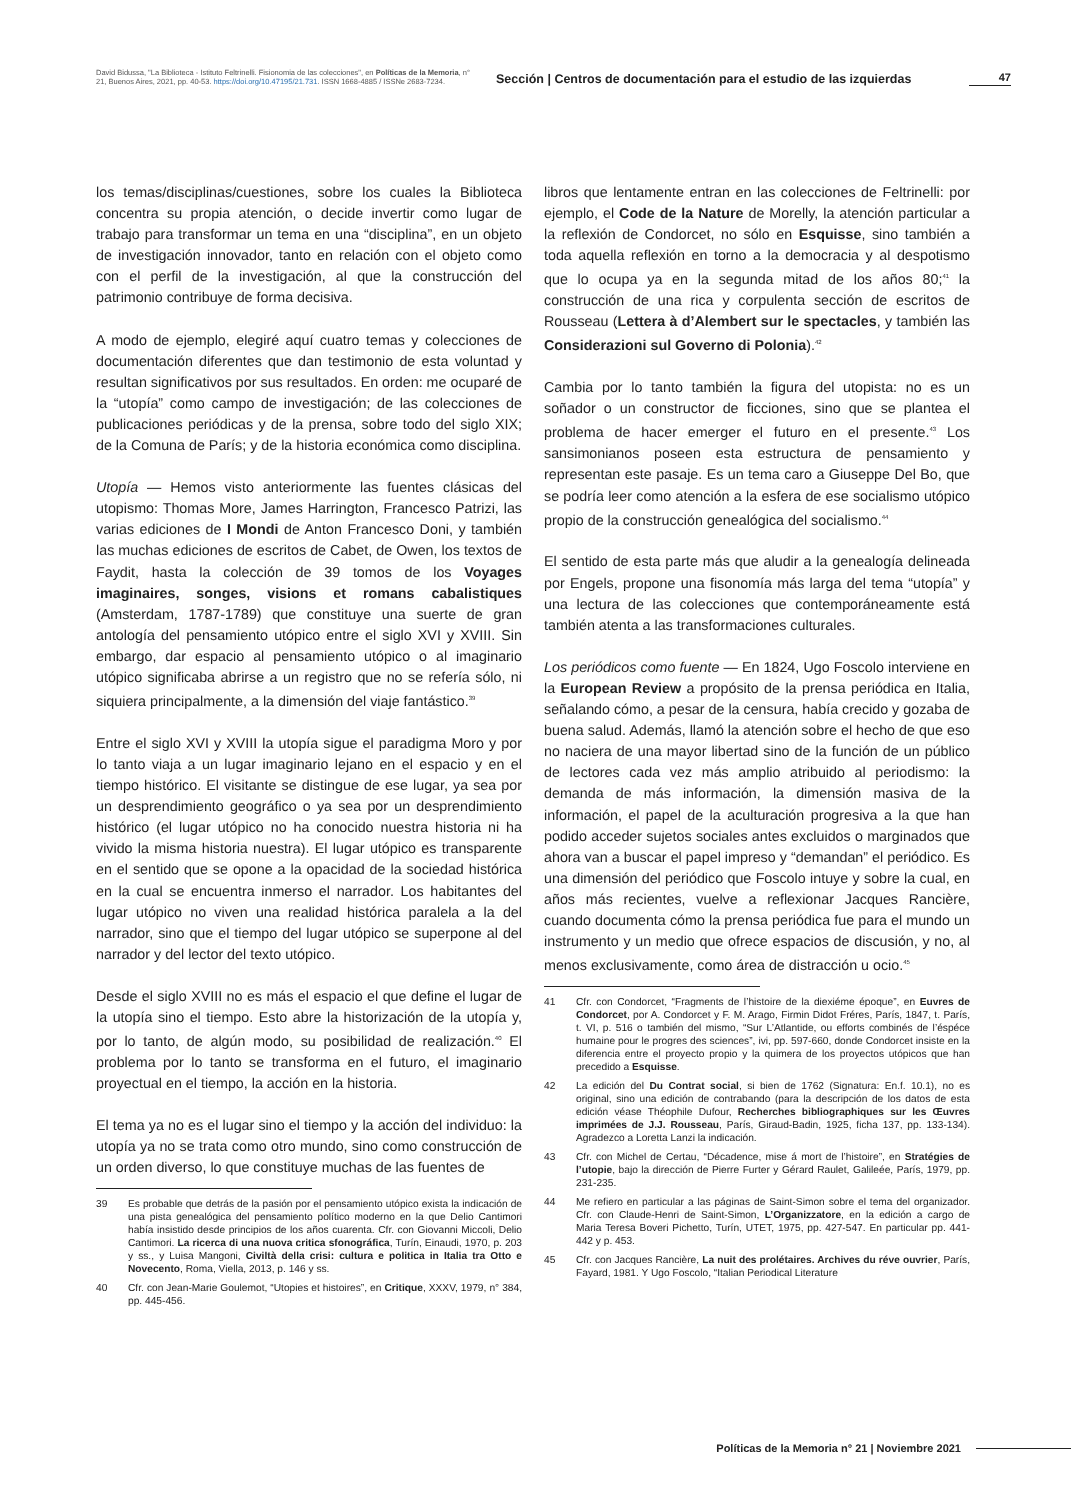David Bidussa, "La Biblioteca - Istituto Feltrinelli. Fisionomia de las colecciones", en Políticas de la Memoria, n° 21, Buenos Aires, 2021, pp. 40-53. https://doi.org/10.47195/21.731. ISSN 1668-4885 / ISSNe 2683-7234.
Sección | Centros de documentación para el estudio de las izquierdas
47
los temas/disciplinas/cuestiones, sobre los cuales la Biblioteca concentra su propia atención, o decide invertir como lugar de trabajo para transformar un tema en una “disciplina”, en un objeto de investigación innovador, tanto en relación con el objeto como con el perfil de la investigación, al que la construcción del patrimonio contribuye de forma decisiva.
A modo de ejemplo, elegiré aquí cuatro temas y colecciones de documentación diferentes que dan testimonio de esta voluntad y resultan significativos por sus resultados. En orden: me ocuparé de la “utopía” como campo de investigación; de las colecciones de publicaciones periódicas y de la prensa, sobre todo del siglo XIX; de la Comuna de París; y de la historia económica como disciplina.
Utopía — Hemos visto anteriormente las fuentes clásicas del utopismo: Thomas More, James Harrington, Francesco Patrizi, las varias ediciones de I Mondi de Anton Francesco Doni, y también las muchas ediciones de escritos de Cabet, de Owen, los textos de Faydit, hasta la colección de 39 tomos de los Voyages imaginaires, songes, visions et romans cabalistiques (Amsterdam, 1787-1789) que constituye una suerte de gran antología del pensamiento utópico entre el siglo XVI y XVIII. Sin embargo, dar espacio al pensamiento utópico o al imaginario utópico significaba abrirse a un registro que no se refería sólo, ni siquiera principalmente, a la dimensión del viaje fantástico.<sup>39</sup>
Entre el siglo XVI y XVIII la utopía sigue el paradigma Moro y por lo tanto viaja a un lugar imaginario lejano en el espacio y en el tiempo histórico. El visitante se distingue de ese lugar, ya sea por un desprendimiento geográfico o ya sea por un desprendimiento histórico (el lugar utópico no ha conocido nuestra historia ni ha vivido la misma historia nuestra). El lugar utópico es transparente en el sentido que se opone a la opacidad de la sociedad histórica en la cual se encuentra inmerso el narrador. Los habitantes del lugar utópico no viven una realidad histórica paralela a la del narrador, sino que el tiempo del lugar utópico se superpone al del narrador y del lector del texto utópico.
Desde el siglo XVIII no es más el espacio el que define el lugar de la utopía sino el tiempo. Esto abre la historización de la utopía y, por lo tanto, de algún modo, su posibilidad de realización.<sup>40</sup> El problema por lo tanto se transforma en el futuro, el imaginario proyectual en el tiempo, la acción en la historia.
El tema ya no es el lugar sino el tiempo y la acción del individuo: la utopía ya no se trata como otro mundo, sino como construcción de un orden diverso, lo que constituye muchas de las fuentes de
39 Es probable que detrás de la pasión por el pensamiento utópico exista la indicación de una pista genealógica del pensamiento político moderno en la que Delio Cantimori había insistido desde principios de los años cuarenta. Cfr. con Giovanni Miccoli, Delio Cantimori. La ricerca di una nuova critica sfonográfica, Turín, Einaudi, 1970, p. 203 y ss., y Luisa Mangoni, Civiltà della crisi: cultura e politica in Italia tra Otto e Novecento, Roma, Viella, 2013, p. 146 y ss.
40 Cfr. con Jean-Marie Goulemot, “Utopies et histoires”, en Critique, XXXV, 1979, n° 384, pp. 445-456.
libros que lentamente entran en las colecciones de Feltrinelli: por ejemplo, el Code de la Nature de Morelly, la atención particular a la reflexión de Condorcet, no sólo en Esquisse, sino también a toda aquella reflexión en torno a la democracia y al despotismo que lo ocupa ya en la segunda mitad de los años 80;<sup>41</sup> la construcción de una rica y corpulenta sección de escritos de Rousseau (Lettera à d’Alembert sur le spectacles, y también las Considerazioni sul Governo di Polonia).<sup>42</sup>
Cambia por lo tanto también la figura del utopista: no es un soñador o un constructor de ficciones, sino que se plantea el problema de hacer emerger el futuro en el presente.<sup>43</sup> Los sansimonianos poseen esta estructura de pensamiento y representan este pasaje. Es un tema caro a Giuseppe Del Bo, que se podría leer como atención a la esfera de ese socialismo utópico propio de la construcción genealógica del socialismo.<sup>44</sup>
El sentido de esta parte más que aludir a la genealogía delineada por Engels, propone una fisonomía más larga del tema “utopía” y una lectura de las colecciones que contemporáneamente está también atenta a las transformaciones culturales.
Los periódicos como fuente — En 1824, Ugo Foscolo interviene en la European Review a propósito de la prensa periódica en Italia, señalando cómo, a pesar de la censura, había crecido y gozaba de buena salud. Además, llamó la atención sobre el hecho de que eso no naciera de una mayor libertad sino de la función de un público de lectores cada vez más amplio atribuido al periodismo: la demanda de más información, la dimensión masiva de la información, el papel de la aculturación progresiva a la que han podido acceder sujetos sociales antes excluidos o marginados que ahora van a buscar el papel impreso y “demandan” el periódico. Es una dimensión del periódico que Foscolo intuye y sobre la cual, en años más recientes, vuelve a reflexionar Jacques Rancière, cuando documenta cómo la prensa periódica fue para el mundo un instrumento y un medio que ofrece espacios de discusión, y no, al menos exclusivamente, como área de distracción u ocio.<sup>45</sup>
41 Cfr. con Condorcet, “Fragments de l’histoire de la diexiéme époque”, en Euvres de Condorcet, por A. Condorcet y F. M. Arago, Firmin Didot Fréres, París, 1847, t. París, t. VI, p. 516 o también del mismo, “Sur L’Atlantide, ou efforts combinés de l’éspéce humaine pour le progres des sciences”, ivi, pp. 597-660, donde Condorcet insiste en la diferencia entre el proyecto propio y la quimera de los proyectos utópicos que han precedido a Esquisse.
42 La edición del Du Contrat social, si bien de 1762 (Signatura: En.f. 10.1), no es original, sino una edición de contrabando (para la descripción de los datos de esta edición véase Théophile Dufour, Recherches bibliographiques sur les Œuvres imprimées de J.J. Rousseau, París, Giraud-Badin, 1925, ficha 137, pp. 133-134). Agradezco a Loretta Lanzi la indicación.
43 Cfr. con Michel de Certau, “Décadence, mise á mort de l’histoire”, en Stratégies de l’utopie, bajo la dirección de Pierre Furter y Gérard Raulet, Galileée, París, 1979, pp. 231-235.
44 Me refiero en particular a las páginas de Saint-Simon sobre el tema del organizador. Cfr. con Claude-Henri de Saint-Simon, L’Organizzatore, en la edición a cargo de Maria Teresa Boveri Pichetto, Turín, UTET, 1975, pp. 427-547. En particular pp. 441-442 y p. 453.
45 Cfr. con Jacques Rancière, La nuit des prolétaires. Archives du réve ouvrier, París, Fayard, 1981. Y Ugo Foscolo, “Italian Periodical Literature
Políticas de la Memoria n° 21 | Noviembre 2021